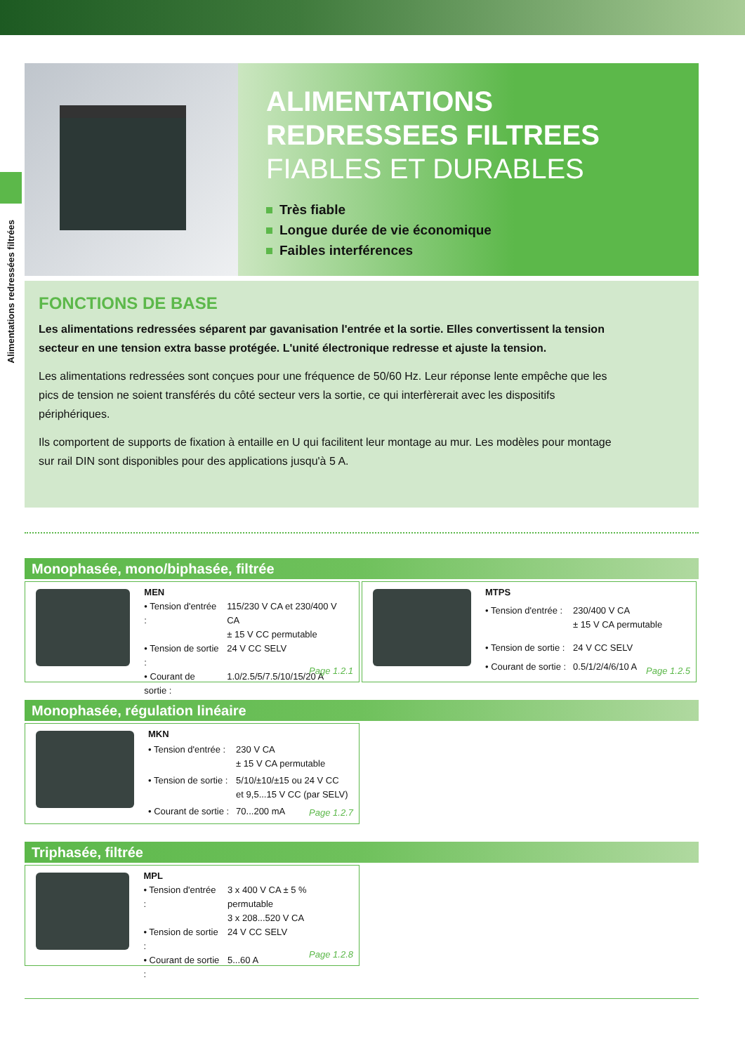Alimentations redressées filtrées
ALIMENTATIONS
REDRESSEES FILTREES
FIABLES ET DURABLES
Très fiable
Longue durée de vie économique
Faibles interférences
FONCTIONS DE BASE
Les alimentations redressées séparent par gavanisation l'entrée et la sortie. Elles convertissent la tension secteur en une tension extra basse protégée. L'unité électronique redresse et ajuste la tension.
Les alimentations redressées sont conçues pour une fréquence de 50/60 Hz. Leur réponse lente empêche que les pics de tension ne soient transférés du côté secteur vers la sortie, ce qui interfèrerait avec les dispositifs périphériques.
Ils comportent de supports de fixation à entaille en U qui facilitent leur montage au mur. Les modèles pour montage sur rail DIN sont disponibles pour des applications jusqu'à 5 A.
Monophasée, mono/biphasée, filtrée
| MEN | |
| • Tension d'entrée : | 115/230 V CA et 230/400 V CA ± 15 V CC permutable |
| • Tension de sortie : | 24 V CC SELV |
| • Courant de sortie : | 1.0/2.5/5/7.5/10/15/20 A |
Page 1.2.1
| MTPS | |
| • Tension d'entrée : | 230/400 V CA ± 15 V CA permutable |
| • Tension de sortie : | 24 V CC SELV |
| • Courant de sortie : | 0.5/1/2/4/6/10 A |
Page 1.2.5
Monophasée, régulation linéaire
| MKN | |
| • Tension d'entrée : | 230 V CA ± 15 V CA permutable |
| • Tension de sortie : | 5/10/±10/±15 ou 24 V CC et 9,5...15 V CC (par SELV) |
| • Courant de sortie : | 70...200 mA |
Page 1.2.7
Triphasée, filtrée
| MPL | |
| • Tension d'entrée : | 3 x 400 V CA ± 5 % permutable 3 x 208...520 V CA |
| • Tension de sortie : | 24 V CC SELV |
| • Courant de sortie : | 5...60 A |
Page 1.2.8